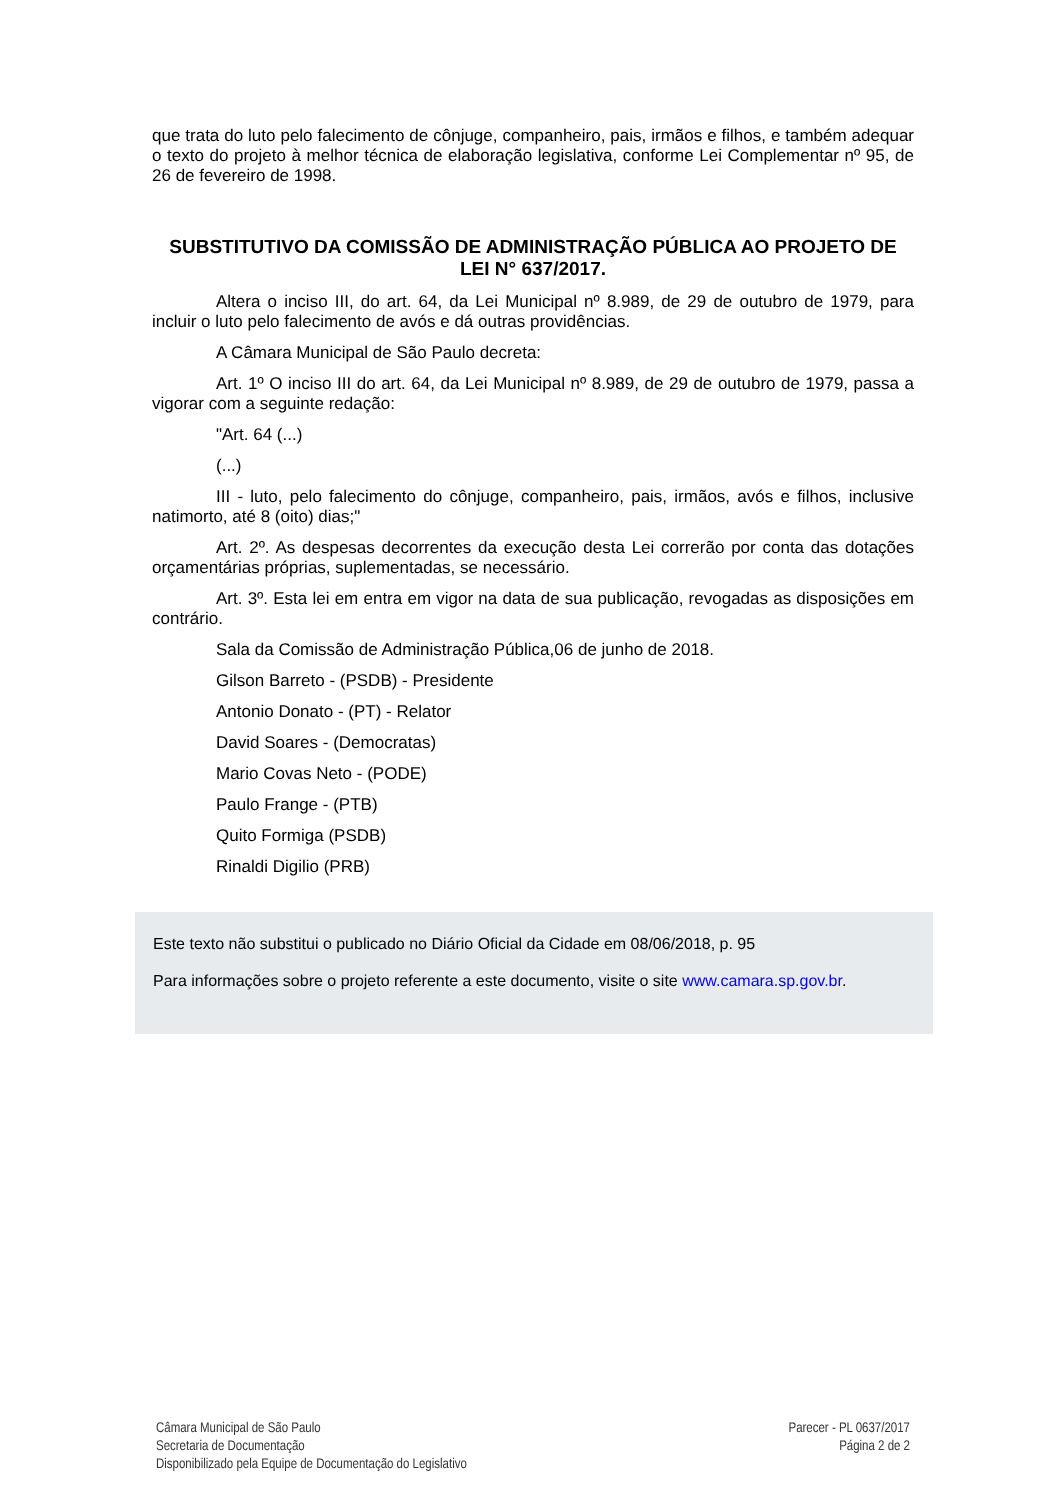que trata do luto pelo falecimento de cônjuge, companheiro, pais, irmãos e filhos, e também adequar o texto do projeto à melhor técnica de elaboração legislativa, conforme Lei Complementar nº 95, de 26 de fevereiro de 1998.
SUBSTITUTIVO DA COMISSÃO DE ADMINISTRAÇÃO PÚBLICA AO PROJETO DE LEI N° 637/2017.
Altera o inciso III, do art. 64, da Lei Municipal nº 8.989, de 29 de outubro de 1979, para incluir o luto pelo falecimento de avós e dá outras providências.
A Câmara Municipal de São Paulo decreta:
Art. 1º O inciso III do art. 64, da Lei Municipal nº 8.989, de 29 de outubro de 1979, passa a vigorar com a seguinte redação:
"Art. 64 (...)
(...)
III - luto, pelo falecimento do cônjuge, companheiro, pais, irmãos, avós e filhos, inclusive natimorto, até 8 (oito) dias;"
Art. 2º. As despesas decorrentes da execução desta Lei correrão por conta das dotações orçamentárias próprias, suplementadas, se necessário.
Art. 3º. Esta lei em entra em vigor na data de sua publicação, revogadas as disposições em contrário.
Sala da Comissão de Administração Pública,06 de junho de 2018.
Gilson Barreto - (PSDB) - Presidente
Antonio Donato - (PT) - Relator
David Soares - (Democratas)
Mario Covas Neto - (PODE)
Paulo Frange - (PTB)
Quito Formiga (PSDB)
Rinaldi Digilio (PRB)
Este texto não substitui o publicado no Diário Oficial da Cidade em 08/06/2018, p. 95
Para informações sobre o projeto referente a este documento, visite o site www.camara.sp.gov.br.
Câmara Municipal de São Paulo
Secretaria de Documentação
Disponibilizado pela Equipe de Documentação do Legislativo
Parecer - PL 0637/2017
Página 2 de 2